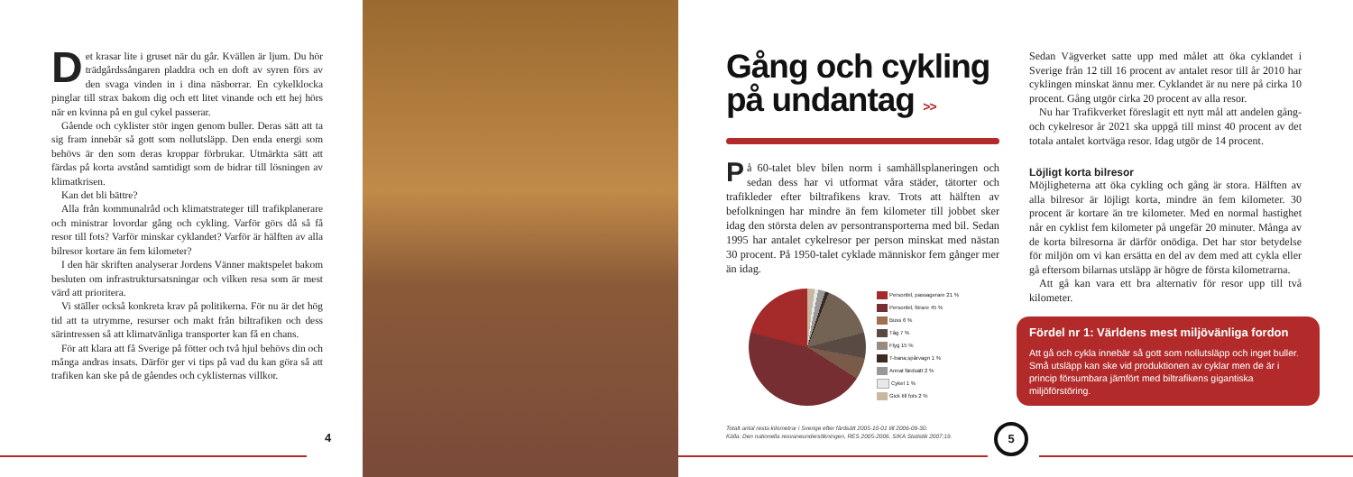Det krasar lite i gruset när du går. Kvällen är ljum. Du hör trädgårdssångaren pladdra och en doft av syren förs av den svaga vinden in i dina näsborrar. En cykelklocka pinglar till strax bakom dig och ett litet vinande och ett hej hörs när en kvinna på en gul cykel passerar.
Gående och cyklister stör ingen genom buller. Deras sätt att ta sig fram innebär så gott som nollutsläpp. Den enda energi som behövs är den som deras kroppar förbrukar. Utmärkta sätt att färdas på korta avstånd samtidigt som de bidrar till lösningen av klimatkrisen.
Kan det bli bättre?
Alla från kommunalråd och klimatstrateger till trafikplanerare och ministrar lovordar gång och cykling. Varför görs då så få resor till fots? Varför minskar cyklandet? Varför är hälften av alla bilresor kortare än fem kilometer?
I den här skriften analyserar Jordens Vänner maktspelet bakom besluten om infrastruktursatsningar och vilken resa som är mest värd att prioritera.
Vi ställer också konkreta krav på politikerna. För nu är det hög tid att ta utrymme, resurser och makt från biltrafiken och dess särintressen så att klimatvänliga transporter kan få en chans.
För att klara att få Sverige på fötter och två hjul behövs din och många andras insats. Därför ger vi tips på vad du kan göra så att trafiken kan ske på de gåendes och cyklisternas villkor.
4
Gång och cykling på undantag >>
På 60-talet blev bilen norm i samhällsplaneringen och sedan dess har vi utformat våra städer, tätorter och trafikleder efter biltrafikens krav. Trots att hälften av befolkningen har mindre än fem kilometer till jobbet sker idag den största delen av persontransporterna med bil. Sedan 1995 har antalet cykelresor per person minskat med nästan 30 procent. På 1950-talet cyklade människor fem gånger mer än idag.
Personbil, passagerare 21 %
Personbil, förare 45 %
Buss 6 %
Tåg 7 %
Flyg 15 %
T-bana,spårvagn 1 %
Annat färdsätt 2 %
Cykel 1 %
Gick till fots 2 %
Totalt antal resta kilometrar i Sverige efter färdsätt 2005-10-01 till 2006-09-30.
Källa: Den nationella resvaneundersökningen, RES 2005-2006, SIKA Statistik 2007:19.
5
Sedan Vägverket satte upp med målet att öka cyklandet i Sverige från 12 till 16 procent av antalet resor till år 2010 har cyklingen minskat ännu mer. Cyklandet är nu nere på cirka 10 procent. Gång utgör cirka 20 procent av alla resor.
Nu har Trafikverket föreslagit ett nytt mål att andelen gång- och cykelresor år 2021 ska uppgå till minst 40 procent av det totala antalet kortväga resor. Idag utgör de 14 procent.
Löjligt korta bilresor
Möjligheterna att öka cykling och gång är stora. Hälften av alla bilresor är löjligt korta, mindre än fem kilometer. 30 procent är kortare än tre kilometer. Med en normal hastighet når en cyklist fem kilometer på ungefär 20 minuter. Många av de korta bilresorna är därför onödiga. Det har stor betydelse för miljön om vi kan ersätta en del av dem med att cykla eller gå eftersom bilarnas utsläpp är högre de första kilometrarna.
Att gå kan vara ett bra alternativ för resor upp till två kilometer.
Fördel nr 1: Världens mest miljövänliga fordon
Att gå och cykla innebär så gott som nollutsläpp och inget buller. Små utsläpp kan ske vid produktionen av cyklar men de är i princip försumbara jämfört med biltrafikens gigantiska miljöförstöring.